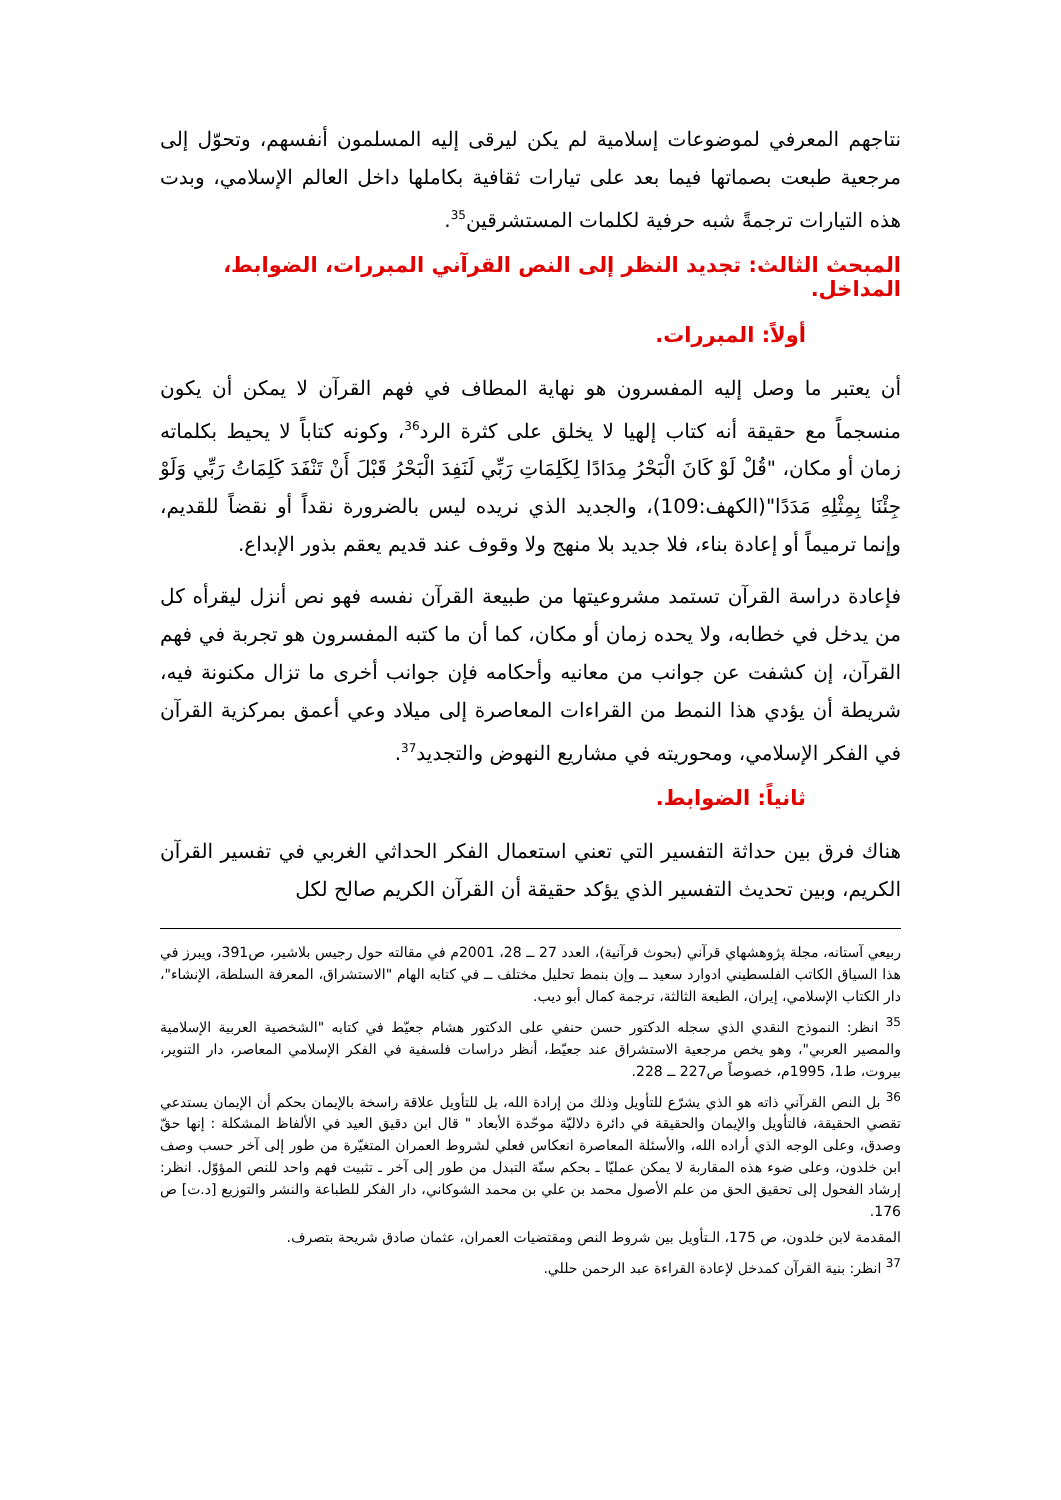نتاجهم المعرفي لموضوعات إسلامية لم يكن ليرقى إليه المسلمون أنفسهم، وتحوّل إلى مرجعية طبعت بصماتها فيما بعد على تيارات ثقافية بكاملها داخل العالم الإسلامي، وبدت هذه التيارات ترجمةً شبه حرفية لكلمات المستشرقين<sup>35</sup>.
المبحث الثالث: تجديد النظر إلى النص القرآني المبررات، الضوابط، المداخل.
أولاً: المبررات.
أن يعتبر ما وصل إليه المفسرون هو نهاية المطاف في فهم القرآن لا يمكن أن يكون منسجماً مع حقيقة أنه كتاب إلهيا لا يخلق على كثرة الرد<sup>36</sup>، وكونه كتاباً لا يحيط بكلماته زمان أو مكان، "قُلْ لَوْ كَانَ الْبَحْرُ مِدَادًا لِكَلِمَاتِ رَبِّي لَنَفِدَ الْبَحْرُ قَبْلَ أَنْ تَنْفَدَ كَلِمَاتُ رَبِّي وَلَوْ جِئْنَا بِمِثْلِهِ مَدَدًا"(الكهف:109)، والجديد الذي نريده ليس بالضرورة نقداً أو نقضاً للقديم، وإنما ترميماً أو إعادة بناء، فلا جديد بلا منهج ولا وقوف عند قديم يعقم بذور الإبداع.
فإعادة دراسة القرآن تستمد مشروعيتها من طبيعة القرآن نفسه فهو نص أنزل ليقرأه كل من يدخل في خطابه، ولا يحده زمان أو مكان، كما أن ما كتبه المفسرون هو تجربة في فهم القرآن، إن كشفت عن جوانب من معانيه وأحكامه فإن جوانب أخرى ما تزال مكنونة فيه، شريطة أن يؤدي هذا النمط من القراءات المعاصرة إلى ميلاد وعي أعمق بمركزية القرآن في الفكر الإسلامي، ومحوريته في مشاريع النهوض والتجديد<sup>37</sup>.
ثانياً: الضوابط.
هناك فرق بين حداثة التفسير التي تعني استعمال الفكر الحداثي الغربي في تفسير القرآن الكريم، وبين تحديث التفسير الذي يؤكد حقيقة أن القرآن الكريم صالح لكل
ربيعي آستانه، مجلة پژوهشهاي قرآني (بحوث قرآنية)، العدد 27 ــ 28، 2001م في مقالته حول رجيس بلاشير، ص391، ويبرز في هذا السياق الكاتب الفلسطيني ادوارد سعيد ــ وإن بنمط تحليل مختلف ــ في كتابه الهام "الاستشراق، المعرفة السلطة، الإنشاء"، دار الكتاب الإسلامي، إيران، الطبعة الثالثة، ترجمة كمال أبو ديب.
<sup>35</sup> انظر: النموذج النقدي الذي سجله الدكتور حسن حنفي على الدكتور هشام جعيّط في كتابه "الشخصية العربية الإسلامية والمصير العربي"، وهو يخص مرجعية الاستشراق عند جعيّط، أنظر دراسات فلسفية في الفكر الإسلامي المعاصر، دار التنوير، بيروت، ط1، 1995م، خصوصاً ص227 ــ 228.
<sup>36</sup> بل النص القرآني ذاته هو الذي يشرّع للتأويل وذلك من إرادة الله، بل للتأويل علاقة راسخة بالإيمان بحكم أن الإيمان يستدعي تقصي الحقيقة، فالتأويل والإيمان والحقيقة في دائرة دلاليّة موحّدة الأبعاد " قال ابن دقيق العيد في الألفاظ المشكلة : إنها حقّ وصدق، وعلى الوجه الذي أراده الله، والأسئلة المعاصرة انعكاس فعلي لشروط العمران المتغيّرة من طور إلى آخر حسب وصف ابن خلدون، وعلى ضوء هذه المقاربة لا يمكن عمليّا ـ بحكم سنّة التبدل من طور إلى آخر ـ تثبيت فهم واحد للنص المؤوّل. انظر: إرشاد الفحول إلى تحقيق الحق من علم الأصول محمد بن علي بن محمد الشوكاني، دار الفكر للطباعة والنشر والتوزيع [د.ت] ص 176.
المقدمة لابن خلدون، ص 175، الـتأويل بين شروط النص ومقتضيات العمران، عثمان صادق شريحة بتصرف.
<sup>37</sup> انظر: بنية القرآن كمدخل لإعادة القراءة عبد الرحمن حللي.